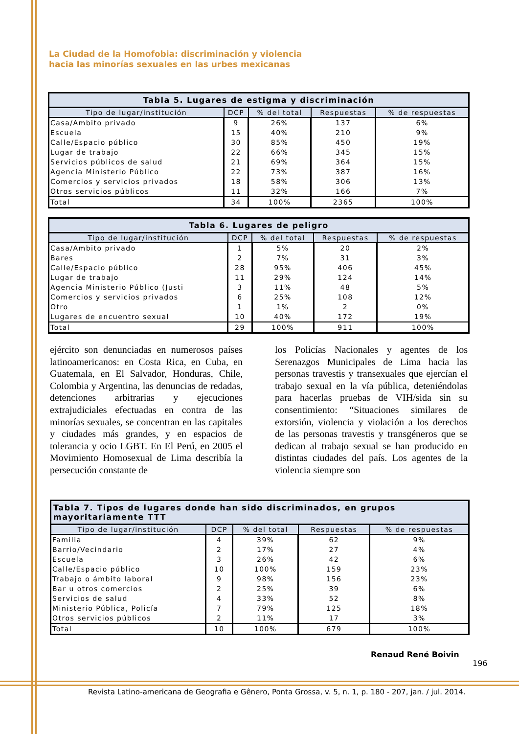La Ciudad de la Homofobia: discriminación y violencia
hacia las minorías sexuales en las urbes mexicanas
| Tabla 5. Lugares de estigma y discriminación | | | | |
| --- | --- | --- | --- | --- |
| Tipo de lugar/institución | DCP | % del total | Respuestas | % de respuestas |
| Casa/Ambito privado | 9 | 26% | 137 | 6% |
| Escuela | 15 | 40% | 210 | 9% |
| Calle/Espacio público | 30 | 85% | 450 | 19% |
| Lugar de trabajo | 22 | 66% | 345 | 15% |
| Servicios públicos de salud | 21 | 69% | 364 | 15% |
| Agencia Ministerio Público | 22 | 73% | 387 | 16% |
| Comercios y servicios privados | 18 | 58% | 306 | 13% |
| Otros servicios públicos | 11 | 32% | 166 | 7% |
| Total | 34 | 100% | 2365 | 100% |
| Tabla 6. Lugares de peligro | | | | |
| --- | --- | --- | --- | --- |
| Tipo de lugar/institución | DCP | % del total | Respuestas | % de respuestas |
| Casa/Ambito privado | 1 | 5% | 20 | 2% |
| Bares | 2 | 7% | 31 | 3% |
| Calle/Espacio público | 28 | 95% | 406 | 45% |
| Lugar de trabajo | 11 | 29% | 124 | 14% |
| Agencia Ministerio Público (Justi | 3 | 11% | 48 | 5% |
| Comercios y servicios privados | 6 | 25% | 108 | 12% |
| Otro | 1 | 1% | 2 | 0% |
| Lugares de encuentro sexual | 10 | 40% | 172 | 19% |
| Total | 29 | 100% | 911 | 100% |
ejército son denunciadas en numerosos países latinoamericanos: en Costa Rica, en Cuba, en Guatemala, en El Salvador, Honduras, Chile, Colombia y Argentina, las denuncias de redadas, detenciones arbitrarias y ejecuciones extrajudiciales efectuadas en contra de las minorías sexuales, se concentran en las capitales y ciudades más grandes, y en espacios de tolerancia y ocio LGBT. En El Perú, en 2005 el Movimiento Homosexual de Lima describía la persecución constante de
los Policías Nacionales y agentes de los Serenazgos Municipales de Lima hacia las personas travestis y transexuales que ejercían el trabajo sexual en la vía pública, deteniéndolas para hacerlas pruebas de VIH/sida sin su consentimiento: “Situaciones similares de extorsión, violencia y violación a los derechos de las personas travestis y transgéneros que se dedican al trabajo sexual se han producido en distintas ciudades del país. Los agentes de la violencia siempre son
| Tabla 7. Tipos de lugares donde han sido discriminados, en grupos mayoritariamente TTT | | | | |
| --- | --- | --- | --- | --- |
| Tipo de lugar/institución | DCP | % del total | Respuestas | % de respuestas |
| Familia | 4 | 39% | 62 | 9% |
| Barrio/Vecindario | 2 | 17% | 27 | 4% |
| Escuela | 3 | 26% | 42 | 6% |
| Calle/Espacio público | 10 | 100% | 159 | 23% |
| Trabajo o ámbito laboral | 9 | 98% | 156 | 23% |
| Bar u otros comercios | 2 | 25% | 39 | 6% |
| Servicios de salud | 4 | 33% | 52 | 8% |
| Ministerio Pública, Policía | 7 | 79% | 125 | 18% |
| Otros servicios públicos | 2 | 11% | 17 | 3% |
| Total | 10 | 100% | 679 | 100% |
Renaud René Boivin
196
Revista Latino-americana de Geografia e Gênero, Ponta Grossa, v. 5, n. 1, p. 180 - 207, jan. / jul. 2014.